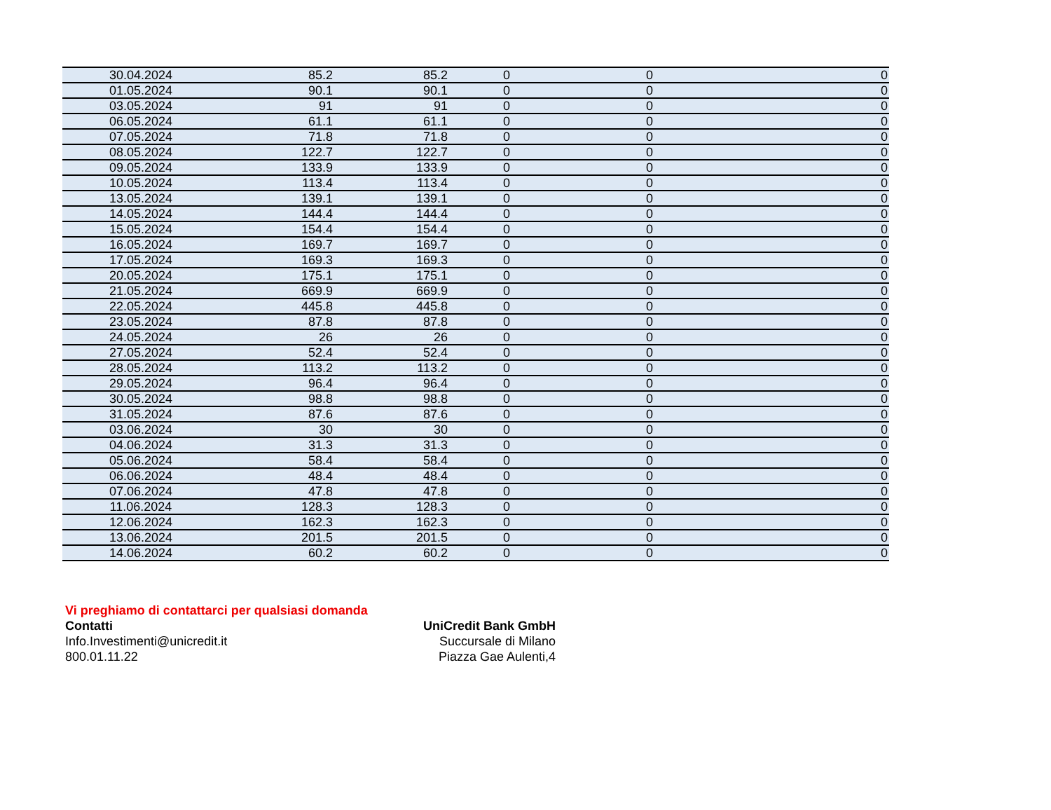| 30.04.2024 | 85.2 | 85.2 | 0 | 0 | 0 |
| 01.05.2024 | 90.1 | 90.1 | 0 | 0 | 0 |
| 03.05.2024 | 91 | 91 | 0 | 0 | 0 |
| 06.05.2024 | 61.1 | 61.1 | 0 | 0 | 0 |
| 07.05.2024 | 71.8 | 71.8 | 0 | 0 | 0 |
| 08.05.2024 | 122.7 | 122.7 | 0 | 0 | 0 |
| 09.05.2024 | 133.9 | 133.9 | 0 | 0 | 0 |
| 10.05.2024 | 113.4 | 113.4 | 0 | 0 | 0 |
| 13.05.2024 | 139.1 | 139.1 | 0 | 0 | 0 |
| 14.05.2024 | 144.4 | 144.4 | 0 | 0 | 0 |
| 15.05.2024 | 154.4 | 154.4 | 0 | 0 | 0 |
| 16.05.2024 | 169.7 | 169.7 | 0 | 0 | 0 |
| 17.05.2024 | 169.3 | 169.3 | 0 | 0 | 0 |
| 20.05.2024 | 175.1 | 175.1 | 0 | 0 | 0 |
| 21.05.2024 | 669.9 | 669.9 | 0 | 0 | 0 |
| 22.05.2024 | 445.8 | 445.8 | 0 | 0 | 0 |
| 23.05.2024 | 87.8 | 87.8 | 0 | 0 | 0 |
| 24.05.2024 | 26 | 26 | 0 | 0 | 0 |
| 27.05.2024 | 52.4 | 52.4 | 0 | 0 | 0 |
| 28.05.2024 | 113.2 | 113.2 | 0 | 0 | 0 |
| 29.05.2024 | 96.4 | 96.4 | 0 | 0 | 0 |
| 30.05.2024 | 98.8 | 98.8 | 0 | 0 | 0 |
| 31.05.2024 | 87.6 | 87.6 | 0 | 0 | 0 |
| 03.06.2024 | 30 | 30 | 0 | 0 | 0 |
| 04.06.2024 | 31.3 | 31.3 | 0 | 0 | 0 |
| 05.06.2024 | 58.4 | 58.4 | 0 | 0 | 0 |
| 06.06.2024 | 48.4 | 48.4 | 0 | 0 | 0 |
| 07.06.2024 | 47.8 | 47.8 | 0 | 0 | 0 |
| 11.06.2024 | 128.3 | 128.3 | 0 | 0 | 0 |
| 12.06.2024 | 162.3 | 162.3 | 0 | 0 | 0 |
| 13.06.2024 | 201.5 | 201.5 | 0 | 0 | 0 |
| 14.06.2024 | 60.2 | 60.2 | 0 | 0 | 0 |
Vi preghiamo di contattarci per qualsiasi domanda
Contatti
Info.Investimenti@unicredit.it
800.01.11.22
UniCredit Bank GmbH
Succursale di Milano
Piazza Gae Aulenti,4